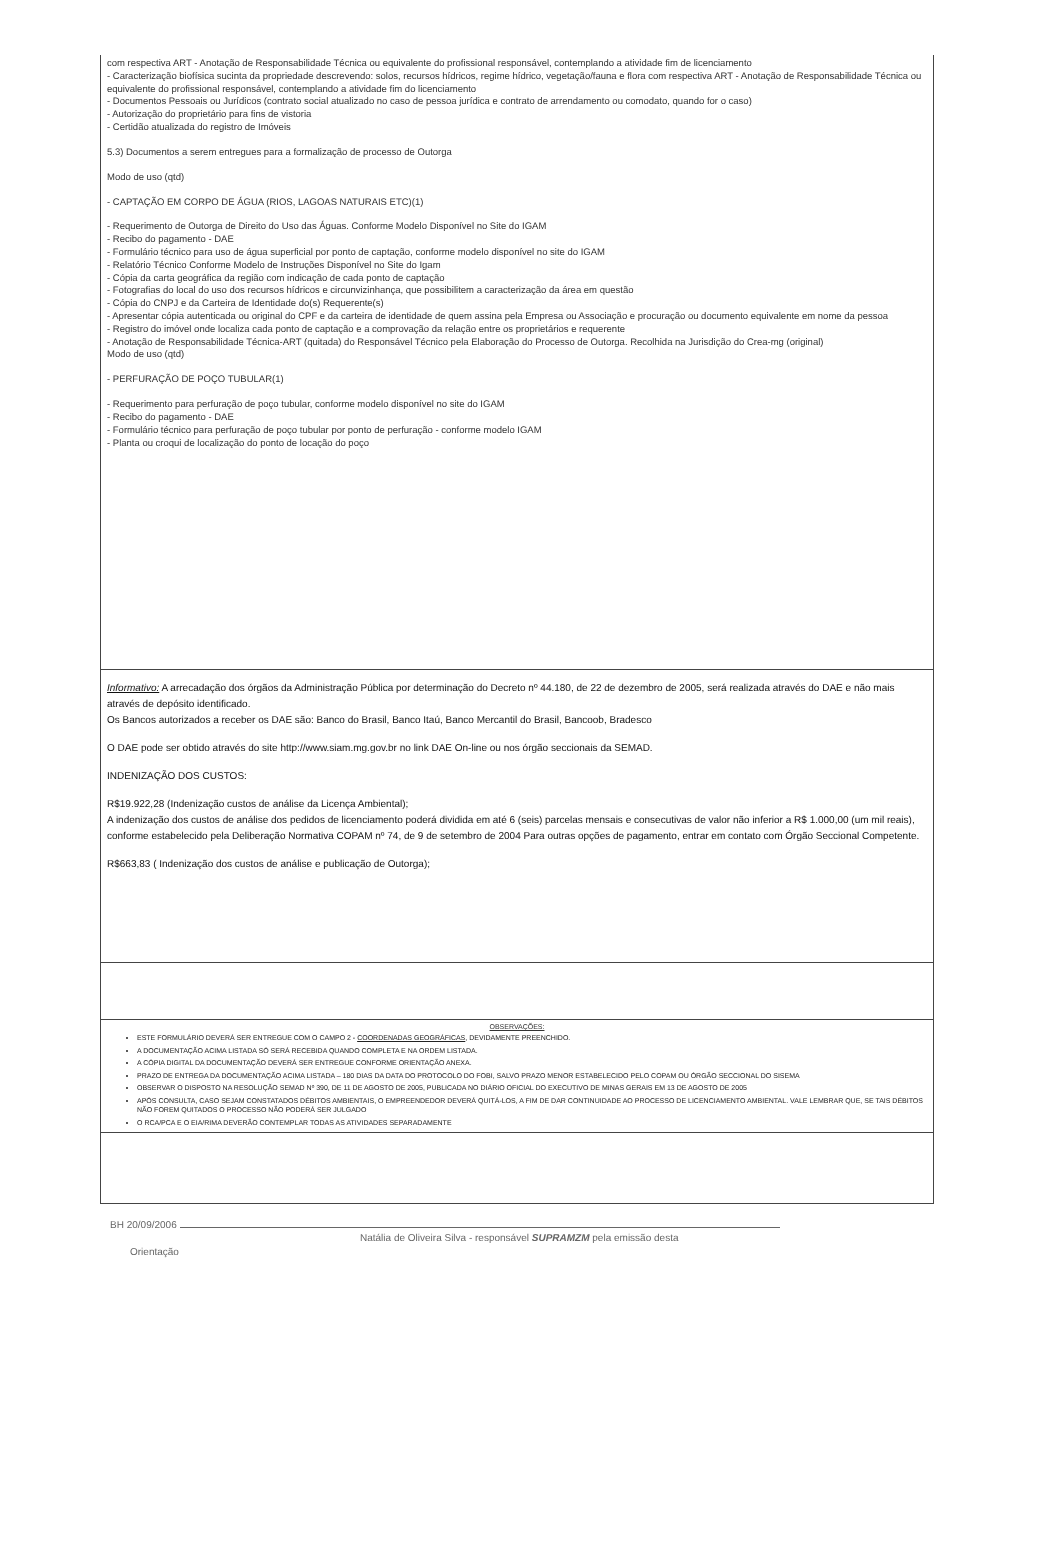com respectiva ART - Anotação de Responsabilidade Técnica ou equivalente do profissional responsável, contemplando a atividade fim de licenciamento
- Caracterização biofísica sucinta da propriedade descrevendo: solos, recursos hídricos, regime hídrico, vegetação/fauna e flora com respectiva ART - Anotação de Responsabilidade Técnica ou equivalente do profissional responsável, contemplando a atividade fim do licenciamento
- Documentos Pessoais ou Jurídicos (contrato social atualizado no caso de pessoa jurídica e contrato de arrendamento ou comodato, quando for o caso)
- Autorização do proprietário para fins de vistoria
- Certidão atualizada do registro de Imóveis
5.3) Documentos a serem entregues para a formalização de processo de Outorga
Modo de uso (qtd)
- CAPTAÇÃO EM CORPO DE ÁGUA (RIOS, LAGOAS NATURAIS ETC)(1)
- Requerimento de Outorga de Direito do Uso das Águas. Conforme Modelo Disponível no Site do IGAM
- Recibo do pagamento - DAE
- Formulário técnico para uso de água superficial por ponto de captação, conforme modelo disponível no site do IGAM
- Relatório Técnico Conforme Modelo de Instruções Disponível no Site do Igam
- Cópia da carta geográfica da região com indicação de cada ponto de captação
- Fotografias do local do uso dos recursos hídricos e circunvizinhança, que possibilitem a caracterização da área em questão
- Cópia do CNPJ e da Carteira de Identidade do(s) Requerente(s)
- Apresentar cópia autenticada ou original do CPF e da carteira de identidade de quem assina pela Empresa ou Associação e procuração ou documento equivalente em nome da pessoa
- Registro do imóvel onde localiza cada ponto de captação e a comprovação da relação entre os proprietários e requerente
- Anotação de Responsabilidade Técnica-ART (quitada) do Responsável Técnico pela Elaboração do Processo de Outorga. Recolhida na Jurisdição do Crea-mg (original)
Modo de uso (qtd)
- PERFURAÇÃO DE POÇO TUBULAR(1)
- Requerimento para perfuração de poço tubular, conforme modelo disponível no site do IGAM
- Recibo do pagamento - DAE
- Formulário técnico para perfuração de poço tubular por ponto de perfuração - conforme modelo IGAM
- Planta ou croqui de localização do ponto de locação do poço
Informativo: A arrecadação dos órgãos da Administração Pública por determinação do Decreto nº 44.180, de 22 de dezembro de 2005, será realizada através do DAE e não mais através de depósito identificado.
Os Bancos autorizados a receber os DAE são: Banco do Brasil, Banco Itaú, Banco Mercantil do Brasil, Bancoob, Bradesco
O DAE pode ser obtido através do site http://www.siam.mg.gov.br no link DAE On-line ou nos órgão seccionais da SEMAD.
INDENIZAÇÃO DOS CUSTOS:
R$19.922,28 (Indenização custos de análise da Licença Ambiental);
A indenização dos custos de análise dos pedidos de licenciamento poderá dividida em até 6 (seis) parcelas mensais e consecutivas de valor não inferior a R$ 1.000,00 (um mil reais), conforme estabelecido pela Deliberação Normativa COPAM nº 74, de 9 de setembro de 2004 Para outras opções de pagamento, entrar em contato com Órgão Seccional Competente.
R$663,83 ( Indenização dos custos de análise e publicação de Outorga);
OBSERVAÇÕES:
ESTE FORMULÁRIO DEVERÁ SER ENTREGUE COM O CAMPO 2 - COORDENADAS GEOGRÁFICAS, DEVIDAMENTE PREENCHIDO.
A DOCUMENTAÇÃO ACIMA LISTADA SÓ SERÁ RECEBIDA QUANDO COMPLETA E NA ORDEM LISTADA.
A CÓPIA DIGITAL DA DOCUMENTAÇÃO DEVERÁ SER ENTREGUE CONFORME ORIENTAÇÃO ANEXA.
PRAZO DE ENTREGA DA DOCUMENTAÇÃO ACIMA LISTADA – 180 DIAS DA DATA DO PROTOCOLO DO FOBI, SALVO PRAZO MENOR ESTABELECIDO PELO COPAM OU ÓRGÃO SECCIONAL DO SISEMA
OBSERVAR O DISPOSTO NA RESOLUÇÃO SEMAD Nº 390, DE 11 DE AGOSTO DE 2005, PUBLICADA NO DIÁRIO OFICIAL DO EXECUTIVO DE MINAS GERAIS EM 13 DE AGOSTO DE 2005
APÓS CONSULTA, CASO SEJAM CONSTATADOS DÉBITOS AMBIENTAIS, O EMPREENDEDOR DEVERÁ QUITÁ-LOS, A FIM DE DAR CONTINUIDADE AO PROCESSO DE LICENCIAMENTO AMBIENTAL. VALE LEMBRAR QUE, SE TAIS DÉBITOS NÃO FOREM QUITADOS O PROCESSO NÃO PODERÁ SER JULGADO
O RCA/PCA E O EIA/RIMA DEVERÃO CONTEMPLAR TODAS AS ATIVIDADES SEPARADAMENTE
BH 20/09/2006
Natália de Oliveira Silva - responsável SUPRAMZM pela emissão desta
Orientação